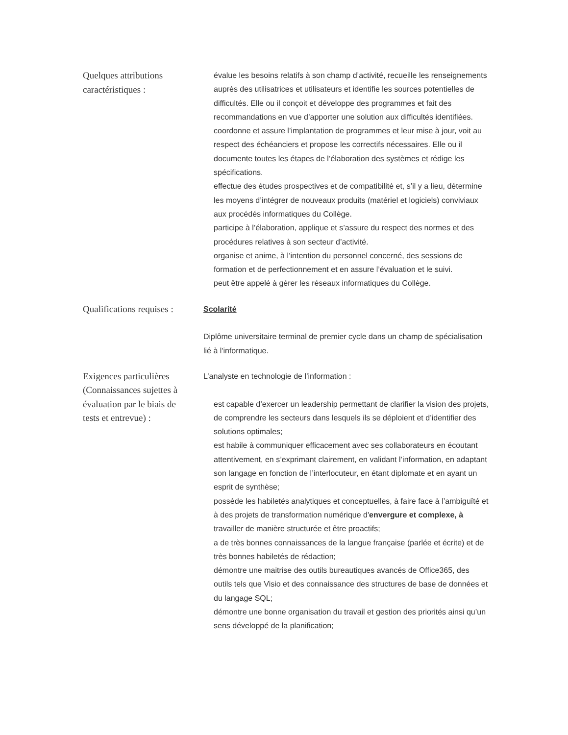Quelques attributions caractéristiques :
évalue les besoins relatifs à son champ d’activité, recueille les renseignements auprès des utilisatrices et utilisateurs et identifie les sources potentielles de difficultés. Elle ou il conçoit et développe des programmes et fait des recommandations en vue d’apporter une solution aux difficultés identifiées.
coordonne et assure l’implantation de programmes et leur mise à jour, voit au respect des échéanciers et propose les correctifs nécessaires. Elle ou il documente toutes les étapes de l’élaboration des systèmes et rédige les spécifications.
effectue des études prospectives et de compatibilité et, s’il y a lieu, détermine les moyens d’intégrer de nouveaux produits (matériel et logiciels) conviviaux aux procédés informatiques du Collège.
participe à l’élaboration, applique et s’assure du respect des normes et des procédures relatives à son secteur d’activité.
organise et anime, à l’intention du personnel concerné, des sessions de formation et de perfectionnement et en assure l’évaluation et le suivi.
peut être appelé à gérer les réseaux informatiques du Collège.
Qualifications requises :
Scolarité
Diplôme universitaire terminal de premier cycle dans un champ de spécialisation lié à l'informatique.
Exigences particulières (Connaissances sujettes à évaluation par le biais de tests et entrevue) :
L’analyste en technologie de l’information :
est capable d’exercer un leadership permettant de clarifier la vision des projets, de comprendre les secteurs dans lesquels ils se déploient et d’identifier des solutions optimales;
est habile à communiquer efficacement avec ses collaborateurs en écoutant attentivement, en s’exprimant clairement, en validant l’information, en adaptant son langage en fonction de l’interlocuteur, en étant diplomate et en ayant un esprit de synthèse;
possède les habiletés analytiques et conceptuelles, à faire face à l’ambiguïté et à des projets de transformation numérique d'envergure et complexe, à travailler de manière structurée et être proactifs;
a de très bonnes connaissances de la langue française (parlée et écrite) et de très bonnes habiletés de rédaction;
démontre une maitrise des outils bureautiques avancés de Office365, des outils tels que Visio et des connaissance des structures de base de données et du langage SQL;
démontre une bonne organisation du travail et gestion des priorités ainsi qu’un sens développé de la planification;